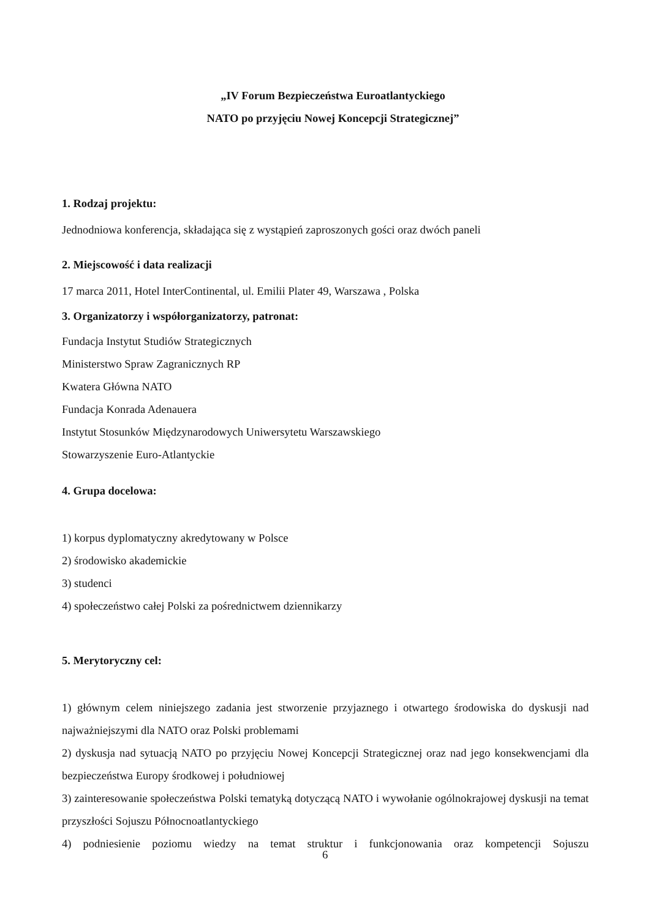„IV Forum Bezpieczeństwa Euroatlantyckiego
NATO po przyjęciu Nowej Koncepcji Strategicznej”
1. Rodzaj projektu:
Jednodniowa konferencja, składająca się z wystąpień zaproszonych gości oraz dwóch paneli
2. Miejscowość i data realizacji
17 marca 2011, Hotel InterContinental, ul. Emilii Plater 49, Warszawa , Polska
3. Organizatorzy i współorganizatorzy, patronat:
Fundacja Instytut Studiów Strategicznych
Ministerstwo Spraw Zagranicznych RP
Kwatera Główna NATO
Fundacja Konrada Adenauera
Instytut Stosunków Międzynarodowych Uniwersytetu Warszawskiego
Stowarzyszenie Euro-Atlantyckie
4. Grupa docelowa:
1) korpus dyplomatyczny akredytowany w Polsce
2) środowisko akademickie
3) studenci
4) społeczeństwo całej Polski za pośrednictwem dziennikarzy
5. Merytoryczny cel:
1) głównym celem niniejszego zadania jest stworzenie przyjaznego i otwartego środowiska do dyskusji nad najważniejszymi dla NATO oraz Polski problemami
2) dyskusja nad sytuacją NATO po przyjęciu Nowej Koncepcji Strategicznej oraz nad jego konsekwencjami dla bezpieczeństwa Europy środkowej i południowej
3) zainteresowanie społeczeństwa Polski tematyką dotyczącą NATO i wywołanie ogólnokrajowej dyskusji na temat przyszłości Sojuszu Północnoatlantyckiego
4) podniesienie poziomu wiedzy na temat struktur i funkcjonowania oraz kompetencji Sojuszu
6